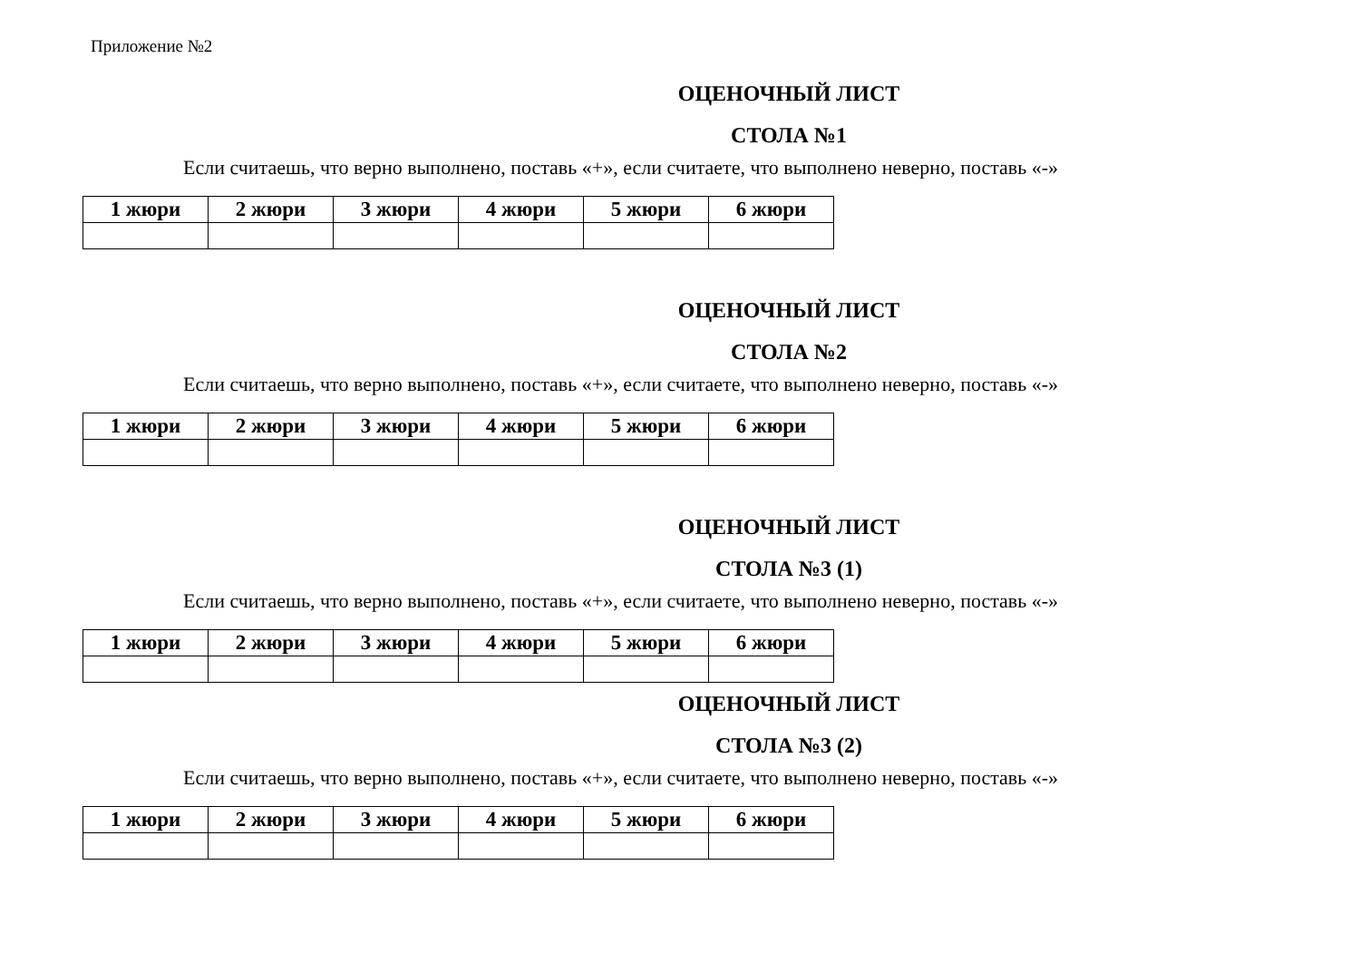Приложение №2
ОЦЕНОЧНЫЙ ЛИСТ
СТОЛА №1
Если считаешь, что верно выполнено, поставь «+», если считаете, что выполнено неверно, поставь «-»
| 1 жюри | 2 жюри | 3 жюри | 4 жюри | 5 жюри | 6 жюри |
| --- | --- | --- | --- | --- | --- |
ОЦЕНОЧНЫЙ ЛИСТ
СТОЛА №2
Если считаешь, что верно выполнено, поставь «+», если считаете, что выполнено неверно, поставь «-»
| 1 жюри | 2 жюри | 3 жюри | 4 жюри | 5 жюри | 6 жюри |
| --- | --- | --- | --- | --- | --- |
ОЦЕНОЧНЫЙ ЛИСТ
СТОЛА №3 (1)
Если считаешь, что верно выполнено, поставь «+», если считаете, что выполнено неверно, поставь «-»
| 1 жюри | 2 жюри | 3 жюри | 4 жюри | 5 жюри | 6 жюри |
| --- | --- | --- | --- | --- | --- |
ОЦЕНОЧНЫЙ ЛИСТ
СТОЛА №3 (2)
Если считаешь, что верно выполнено, поставь «+», если считаете, что выполнено неверно, поставь «-»
| 1 жюри | 2 жюри | 3 жюри | 4 жюри | 5 жюри | 6 жюри |
| --- | --- | --- | --- | --- | --- |